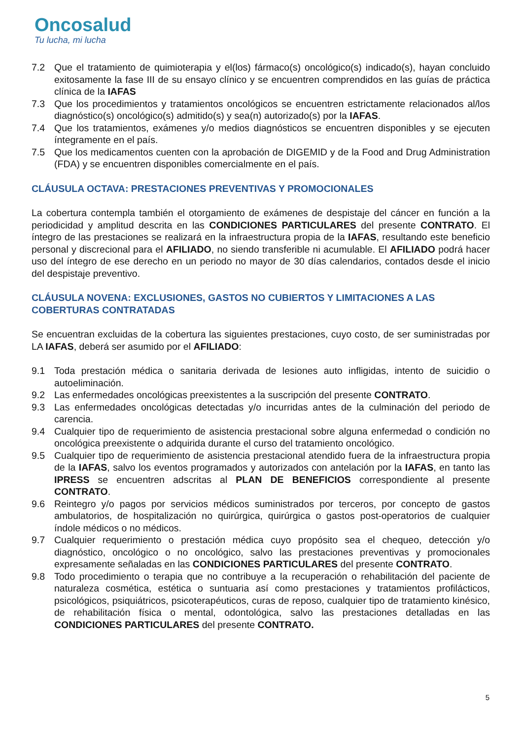Oncosalud
Tu lucha, mi lucha
7.2 Que el tratamiento de quimioterapia y el(los) fármaco(s) oncológico(s) indicado(s), hayan concluido exitosamente la fase III de su ensayo clínico y se encuentren comprendidos en las guías de práctica clínica de la IAFAS
7.3 Que los procedimientos y tratamientos oncológicos se encuentren estrictamente relacionados al/los diagnóstico(s) oncológico(s) admitido(s) y sea(n) autorizado(s) por la IAFAS.
7.4 Que los tratamientos, exámenes y/o medios diagnósticos se encuentren disponibles y se ejecuten íntegramente en el país.
7.5 Que los medicamentos cuenten con la aprobación de DIGEMID y de la Food and Drug Administration (FDA) y se encuentren disponibles comercialmente en el país.
CLÁUSULA OCTAVA: PRESTACIONES PREVENTIVAS Y PROMOCIONALES
La cobertura contempla también el otorgamiento de exámenes de despistaje del cáncer en función a la periodicidad y amplitud descrita en las CONDICIONES PARTICULARES del presente CONTRATO. El íntegro de las prestaciones se realizará en la infraestructura propia de la IAFAS, resultando este beneficio personal y discrecional para el AFILIADO, no siendo transferible ni acumulable. El AFILIADO podrá hacer uso del íntegro de ese derecho en un periodo no mayor de 30 días calendarios, contados desde el inicio del despistaje preventivo.
CLÁUSULA NOVENA: EXCLUSIONES, GASTOS NO CUBIERTOS Y LIMITACIONES A LAS COBERTURAS CONTRATADAS
Se encuentran excluidas de la cobertura las siguientes prestaciones, cuyo costo, de ser suministradas por LA IAFAS, deberá ser asumido por el AFILIADO:
9.1 Toda prestación médica o sanitaria derivada de lesiones auto infligidas, intento de suicidio o autoeliminación.
9.2 Las enfermedades oncológicas preexistentes a la suscripción del presente CONTRATO.
9.3 Las enfermedades oncológicas detectadas y/o incurridas antes de la culminación del periodo de carencia.
9.4 Cualquier tipo de requerimiento de asistencia prestacional sobre alguna enfermedad o condición no oncológica preexistente o adquirida durante el curso del tratamiento oncológico.
9.5 Cualquier tipo de requerimiento de asistencia prestacional atendido fuera de la infraestructura propia de la IAFAS, salvo los eventos programados y autorizados con antelación por la IAFAS, en tanto las IPRESS se encuentren adscritas al PLAN DE BENEFICIOS correspondiente al presente CONTRATO.
9.6 Reintegro y/o pagos por servicios médicos suministrados por terceros, por concepto de gastos ambulatorios, de hospitalización no quirúrgica, quirúrgica o gastos post-operatorios de cualquier índole médicos o no médicos.
9.7 Cualquier requerimiento o prestación médica cuyo propósito sea el chequeo, detección y/o diagnóstico, oncológico o no oncológico, salvo las prestaciones preventivas y promocionales expresamente señaladas en las CONDICIONES PARTICULARES del presente CONTRATO.
9.8 Todo procedimiento o terapia que no contribuye a la recuperación o rehabilitación del paciente de naturaleza cosmética, estética o suntuaria así como prestaciones y tratamientos profilácticos, psicológicos, psiquiátricos, psicoterapéuticos, curas de reposo, cualquier tipo de tratamiento kinésico, de rehabilitación física o mental, odontológica, salvo las prestaciones detalladas en las CONDICIONES PARTICULARES del presente CONTRATO.
5